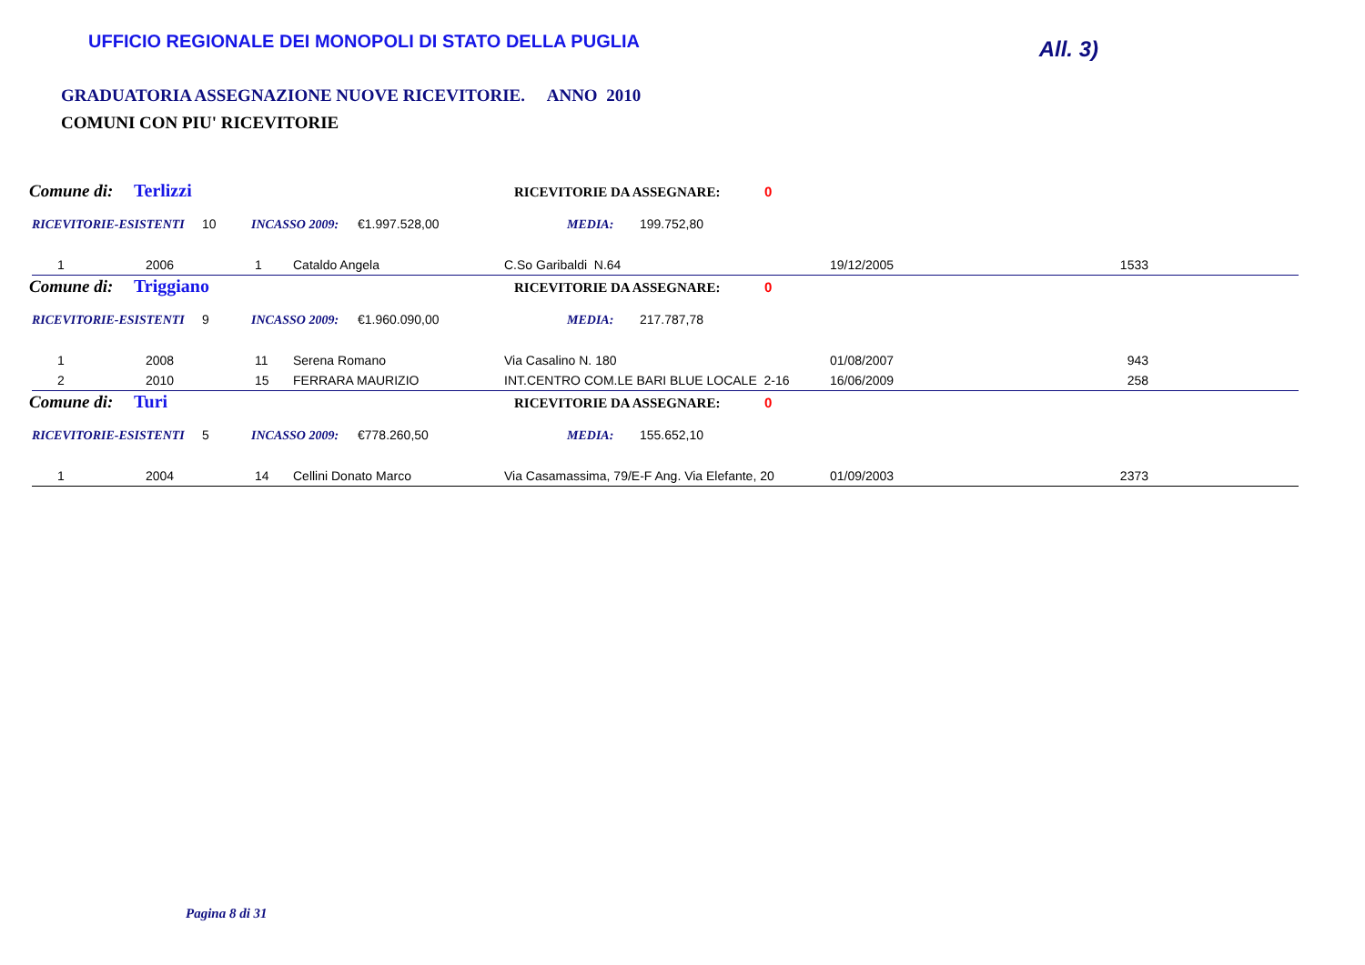UFFICIO REGIONALE DEI MONOPOLI DI STATO DELLA PUGLIA
All. 3)
GRADUATORIA ASSEGNAZIONE NUOVE RICEVITORIE. ANNO 2010
COMUNI CON PIU' RICEVITORIE
Comune di: Terlizzi RICEVITORIE DA ASSEGNARE: 0
RICEVITORIE-ESISTENTI 10 INCASSO 2009: €1.997.528,00 MEDIA: 199.752,80
| 1 | 2006 | 1 | Cataldo Angela | C.So Garibaldi N.64 | 19/12/2005 | 1533 | |
Comune di: Triggiano RICEVITORIE DA ASSEGNARE: 0
RICEVITORIE-ESISTENTI 9 INCASSO 2009: €1.960.090,00 MEDIA: 217.787,78
| 1 | 2008 | 11 | Serena Romano | Via Casalino N. 180 | 01/08/2007 | 943 | |
| 2 | 2010 | 15 | FERRARA MAURIZIO | INT.CENTRO COM.LE BARI BLUE LOCALE 2-16 | 16/06/2009 | 258 | |
Comune di: Turi RICEVITORIE DA ASSEGNARE: 0
RICEVITORIE-ESISTENTI 5 INCASSO 2009: €778.260,50 MEDIA: 155.652,10
| 1 | 2004 | 14 | Cellini Donato Marco | Via Casamassima, 79/E-F Ang. Via Elefante, 20 | 01/09/2003 | 2373 | |
Pagina 8 di 31